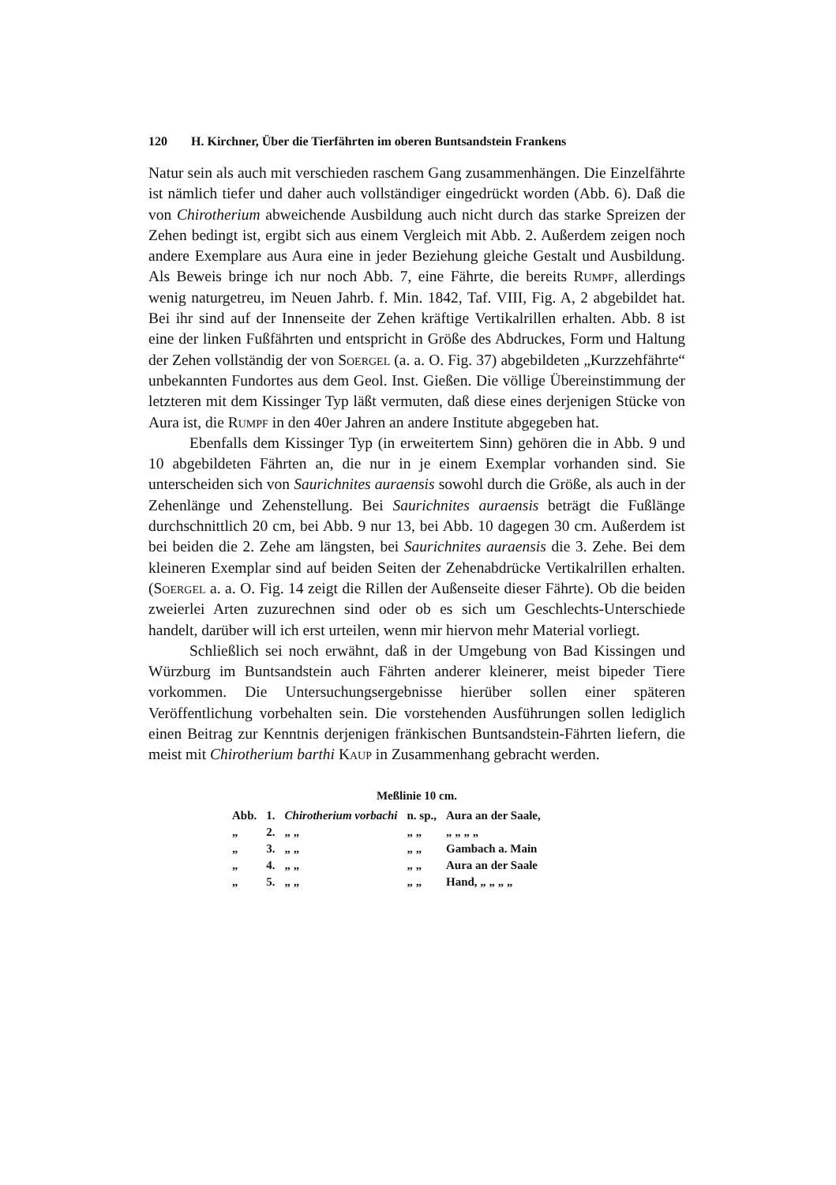120 H. Kirchner, Über die Tierfährten im oberen Buntsandstein Frankens
Natur sein als auch mit verschieden raschem Gang zusammenhängen. Die Einzelfährte ist nämlich tiefer und daher auch vollständiger eingedrückt worden (Abb. 6). Daß die von Chirotherium abweichende Ausbildung auch nicht durch das starke Spreizen der Zehen bedingt ist, ergibt sich aus einem Vergleich mit Abb. 2. Außerdem zeigen noch andere Exemplare aus Aura eine in jeder Beziehung gleiche Gestalt und Ausbildung. Als Beweis bringe ich nur noch Abb. 7, eine Fährte, die bereits Rumpf, allerdings wenig naturgetreu, im Neuen Jahrb. f. Min. 1842, Taf. VIII, Fig. A, 2 abgebildet hat. Bei ihr sind auf der Innenseite der Zehen kräftige Vertikalrillen erhalten. Abb. 8 ist eine der linken Fußfährten und entspricht in Größe des Abdruckes, Form und Haltung der Zehen vollständig der von Soergel (a. a. O. Fig. 37) abgebildeten „Kurzzehfährte“ unbekannten Fundortes aus dem Geol. Inst. Gießen. Die völlige Übereinstimmung der letzteren mit dem Kissinger Typ läßt vermuten, daß diese eines derjenigen Stücke von Aura ist, die Rumpf in den 40er Jahren an andere Institute abgegeben hat.
Ebenfalls dem Kissinger Typ (in erweitertem Sinn) gehören die in Abb. 9 und 10 abgebildeten Fährten an, die nur in je einem Exemplar vorhanden sind. Sie unterscheiden sich von Saurichnites auraensis sowohl durch die Größe, als auch in der Zehenlänge und Zehenstellung. Bei Saurichnites auraensis beträgt die Fußlänge durchschnittlich 20 cm, bei Abb. 9 nur 13, bei Abb. 10 dagegen 30 cm. Außerdem ist bei beiden die 2. Zehe am längsten, bei Saurichnites auraensis die 3. Zehe. Bei dem kleineren Exemplar sind auf beiden Seiten der Zehenabdrücke Vertikalrillen erhalten. (Soergel a. a. O. Fig. 14 zeigt die Rillen der Außenseite dieser Fährte). Ob die beiden zweierlei Arten zuzurechnen sind oder ob es sich um Geschlechts-Unterschiede handelt, darüber will ich erst urteilen, wenn mir hiervon mehr Material vorliegt.
Schließlich sei noch erwähnt, daß in der Umgebung von Bad Kissingen und Würzburg im Buntsandstein auch Fährten anderer kleinerer, meist bipeder Tiere vorkommen. Die Untersuchungsergebnisse hierüber sollen einer späteren Veröffentlichung vorbehalten sein. Die vorstehenden Ausführungen sollen lediglich einen Beitrag zur Kenntnis derjenigen fränkischen Buntsandstein-Fährten liefern, die meist mit Chirotherium barthi Kaup in Zusammenhang gebracht werden.
Meßlinie 10 cm.
| Abb. | 1. | Chirotherium vorbachi | n. sp., | Aura an der Saale, |
| „ | 2. | „ „ | „ „ | „ „ „ „ |
| „ | 3. | „ „ | „ „ | Gambach a. Main |
| „ | 4. | „ „ | „ „ | Aura an der Saale |
| „ | 5. | „ „ | „ „ | Hand, „ „ „ „ |